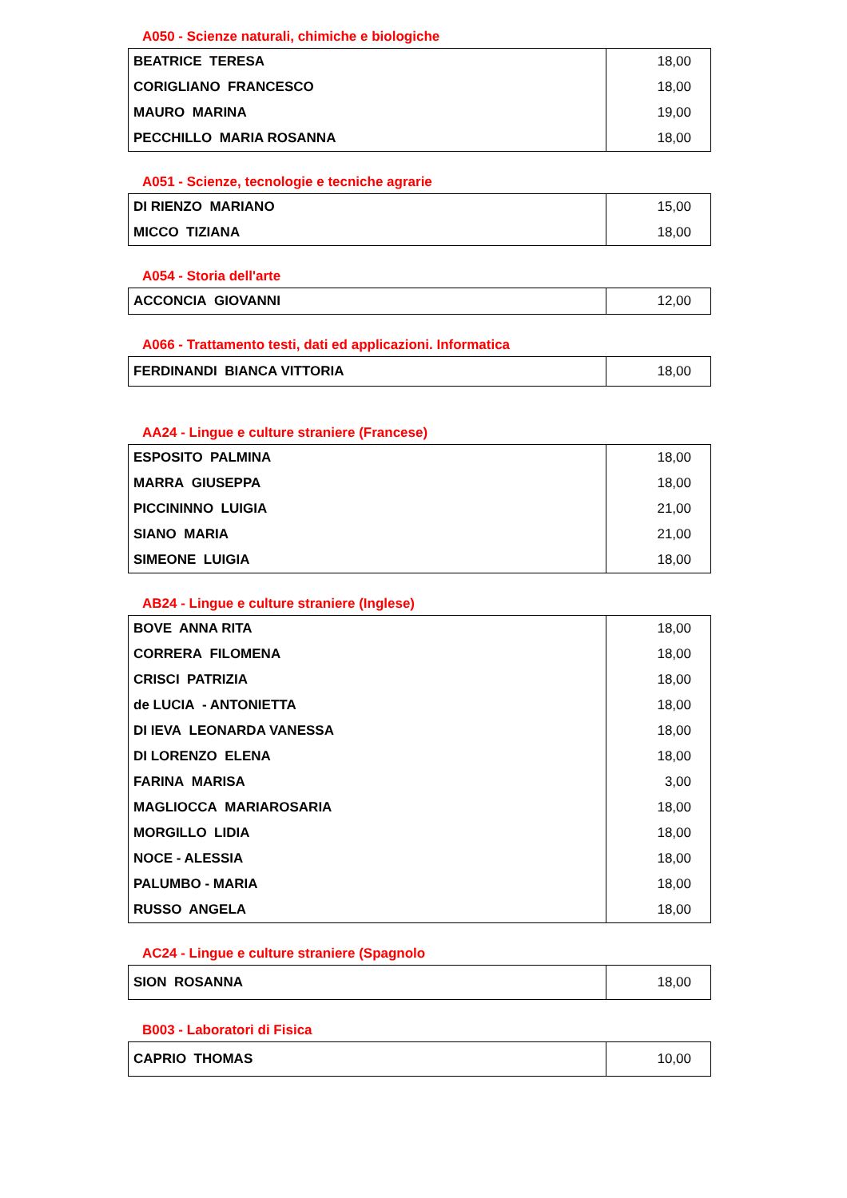A050 - Scienze naturali, chimiche e biologiche
| BEATRICE TERESA | 18,00 |
| CORIGLIANO FRANCESCO | 18,00 |
| MAURO MARINA | 19,00 |
| PECCHILLO MARIA ROSANNA | 18,00 |
A051 - Scienze, tecnologie e tecniche agrarie
| DI RIENZO MARIANO | 15,00 |
| MICCO TIZIANA | 18,00 |
A054 - Storia dell'arte
| ACCONCIA GIOVANNI | 12,00 |
A066 - Trattamento testi, dati ed applicazioni. Informatica
| FERDINANDI BIANCA VITTORIA | 18,00 |
AA24 - Lingue e culture straniere (Francese)
| ESPOSITO PALMINA | 18,00 |
| MARRA GIUSEPPA | 18,00 |
| PICCININNO LUIGIA | 21,00 |
| SIANO MARIA | 21,00 |
| SIMEONE LUIGIA | 18,00 |
AB24 - Lingue e culture straniere (Inglese)
| BOVE ANNA RITA | 18,00 |
| CORRERA FILOMENA | 18,00 |
| CRISCI PATRIZIA | 18,00 |
| de LUCIA - ANTONIETTA | 18,00 |
| DI IEVA LEONARDA VANESSA | 18,00 |
| DI LORENZO ELENA | 18,00 |
| FARINA MARISA | 3,00 |
| MAGLIOCCA MARIAROSARIA | 18,00 |
| MORGILLO LIDIA | 18,00 |
| NOCE - ALESSIA | 18,00 |
| PALUMBO - MARIA | 18,00 |
| RUSSO ANGELA | 18,00 |
AC24 - Lingue e culture straniere (Spagnolo
| SION ROSANNA | 18,00 |
B003 - Laboratori di Fisica
| CAPRIO THOMAS | 10,00 |